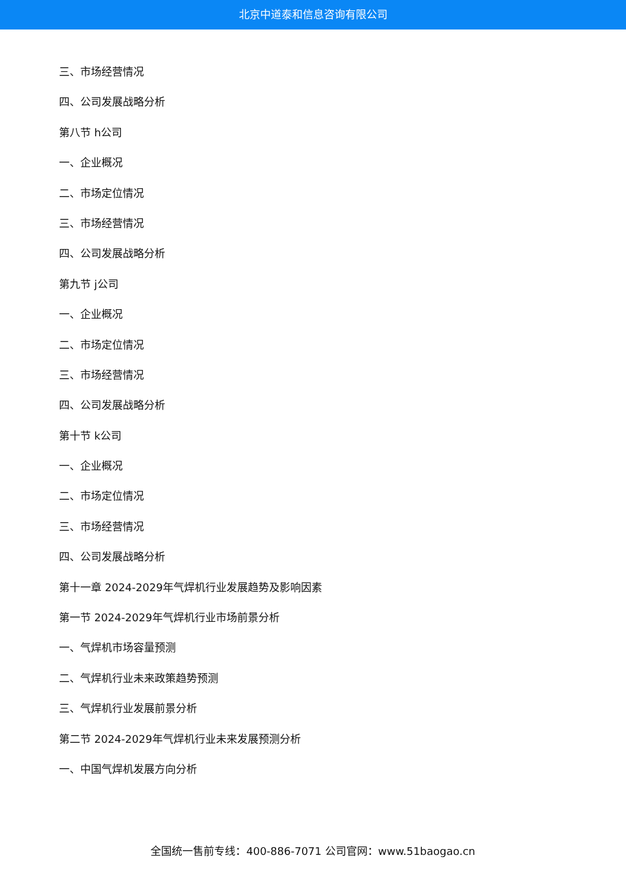北京中道泰和信息咨询有限公司
三、市场经营情况
四、公司发展战略分析
第八节 h公司
一、企业概况
二、市场定位情况
三、市场经营情况
四、公司发展战略分析
第九节 j公司
一、企业概况
二、市场定位情况
三、市场经营情况
四、公司发展战略分析
第十节 k公司
一、企业概况
二、市场定位情况
三、市场经营情况
四、公司发展战略分析
第十一章 2024-2029年气焊机行业发展趋势及影响因素
第一节 2024-2029年气焊机行业市场前景分析
一、气焊机市场容量预测
二、气焊机行业未来政策趋势预测
三、气焊机行业发展前景分析
第二节 2024-2029年气焊机行业未来发展预测分析
一、中国气焊机发展方向分析
全国统一售前专线：400-886-7071 公司官网：www.51baogao.cn